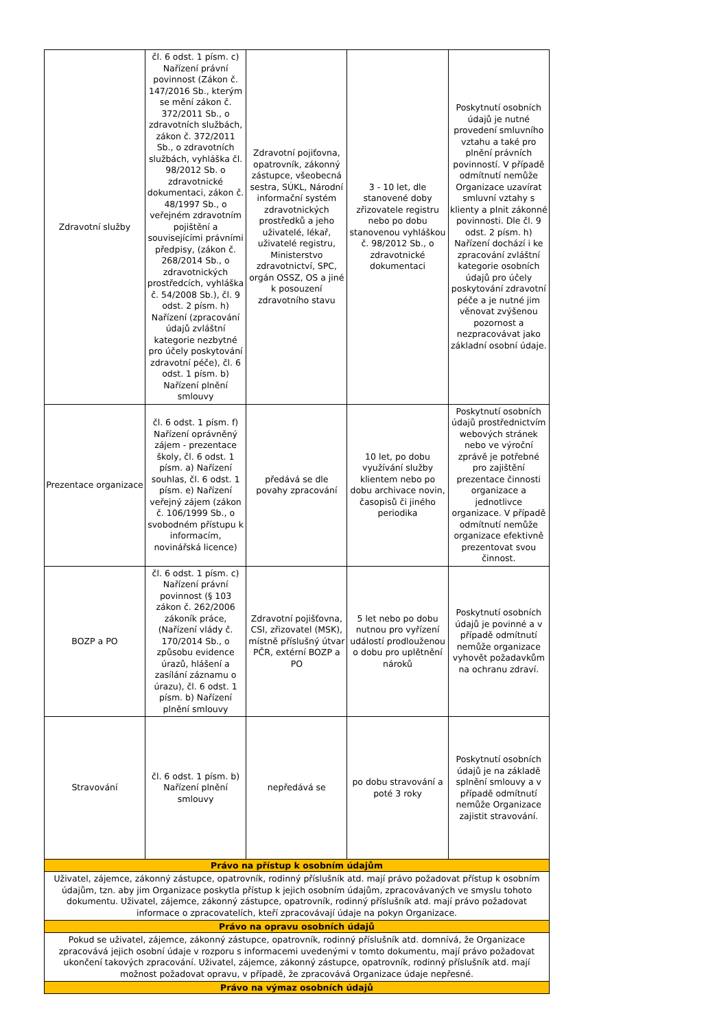| Zdravotní služby | čl. 6 odst. 1 písm. c) Nařízení právní povinnost (Zákon č. 147/2016 Sb., kterým se mění zákon č. 372/2011 Sb., o zdravotních službách, zákon č. 372/2011 Sb., o zdravotních službách, vyhláška čl. 98/2012 Sb. o zdravotnické dokumentaci, zákon č. 48/1997 Sb., o veřejném zdravotním pojištění a souvisejícími právními předpisy, (zákon č. 268/2014 Sb., o zdravotnických prostředcích, vyhláška č. 54/2008 Sb.), čl. 9 odst. 2 písm. h) Nařízení (zpracování údajů zvláštní kategorie nezbytné pro účely poskytování zdravotní péče), čl. 6 odst. 1 písm. b) Nařízení plnění smlouvy | Zdravotní pojiťovna, opatrovník, zákonný zástupce, všeobecná sestra, SÚKL, Národní informační systém zdravotnických prostředků a jeho uživatelé, lékař, uživatelé registru, Ministerstvo zdravotnictví, SPC, orgán OSSZ, OS a jiné k posouzení zdravotního stavu | 3 - 10 let, dle stanovené doby zřizovatele registru nebo po dobu stanovenou vyhláškou č. 98/2012 Sb., o zdravotnické dokumentaci | Poskytnutí osobních údajů je nutné provedení smluvního vztahu a také pro plnění právních povinností. V případě odmítnutí nemůže Organizace uzavírat smluvní vztahy s klienty a plnit zákonné povinnosti. Dle čl. 9 odst. 2 písm. h) Nařízení dochází i ke zpracování zvláštní kategorie osobních údajů pro účely poskytování zdravotní péče a je nutné jim věnovat zvýšenou pozornost a nezpracovávat jako základní osobní údaje. |
| Prezentace organizace | čl. 6 odst. 1 písm. f) Nařízení oprávněný zájem - prezentace školy, čl. 6 odst. 1 písm. a) Nařízení souhlas, čl. 6 odst. 1 písm. e) Nařízení veřejný zájem (zákon č. 106/1999 Sb., o svobodném přístupu k informacím, novinářská licence) | předává se dle povahy zpracování | 10 let, po dobu využívání služby klientem nebo po dobu archivace novin, časopisů či jiného periodika | Poskytnutí osobních údajů prostřednictvím webových stránek nebo ve výroční zprávě je potřebné pro zajištění prezentace činnosti organizace a jednotlivce organizace. V případě odmítnutí nemůže organizace efektivně prezentovat svou činnost. |
| BOZP a PO | čl. 6 odst. 1 písm. c) Nařízení právní povinnost (§ 103 zákon č. 262/2006 zákoník práce, (Nařízení vlády č. 170/2014 Sb., o způsobu evidence úrazů, hlášení a zasílání záznamu o úrazu), čl. 6 odst. 1 písm. b) Nařízení plnění smlouvy | Zdravotní pojišťovna, CSI, zřizovatel (MSK), místně příslušný útvar PČR, extérní BOZP a PO | 5 let nebo po dobu nutnou pro vyřízení událostí prodlouženou o dobu pro uplětnění nároků | Poskytnutí osobních údajů je povinné a v případě odmítnutí nemůže organizace vyhovět požadavkům na ochranu zdraví. |
| Stravování | čl. 6 odst. 1 písm. b) Nařízení plnění smlouvy | nepředává se | po dobu stravování a poté 3 roky | Poskytnutí osobních údajů je na základě splnění smlouvy a v případě odmítnutí nemůže Organizace zajistit stravování. |
| Právo na přístup k osobním údajům | | | | |
| Uživatel, zájemce, zákonný zástupce, opatrovník, rodinný příslušník atd. mají právo požadovat přístup k osobním údajům, tzn. aby jim Organizace poskytla přístup k jejich osobním údajům, zpracovávaných ve smyslu tohoto dokumentu. Uživatel, zájemce, zákonný zástupce, opatrovník, rodinný příslušník atd. mají právo požadovat informace o zpracovatelích, kteří zpracovávají údaje na pokyn Organizace. | | | | |
| Právo na opravu osobních údajů | | | | |
| Pokud se uživatel, zájemce, zákonný zástupce, opatrovník, rodinný příslušník atd. domnívá, že Organizace zpracovává jejich osobní údaje v rozporu s informacemi uvedenými v tomto dokumentu, mají právo požadovat ukončení takových zpracování. Uživatel, zájemce, zákonný zástupce, opatrovník, rodinný příslušník atd. mají možnost požadovat opravu, v případě, že zpracovává Organizace údaje nepřesné. | | | | |
| Právo na výmaz osobních údajů | | | | |